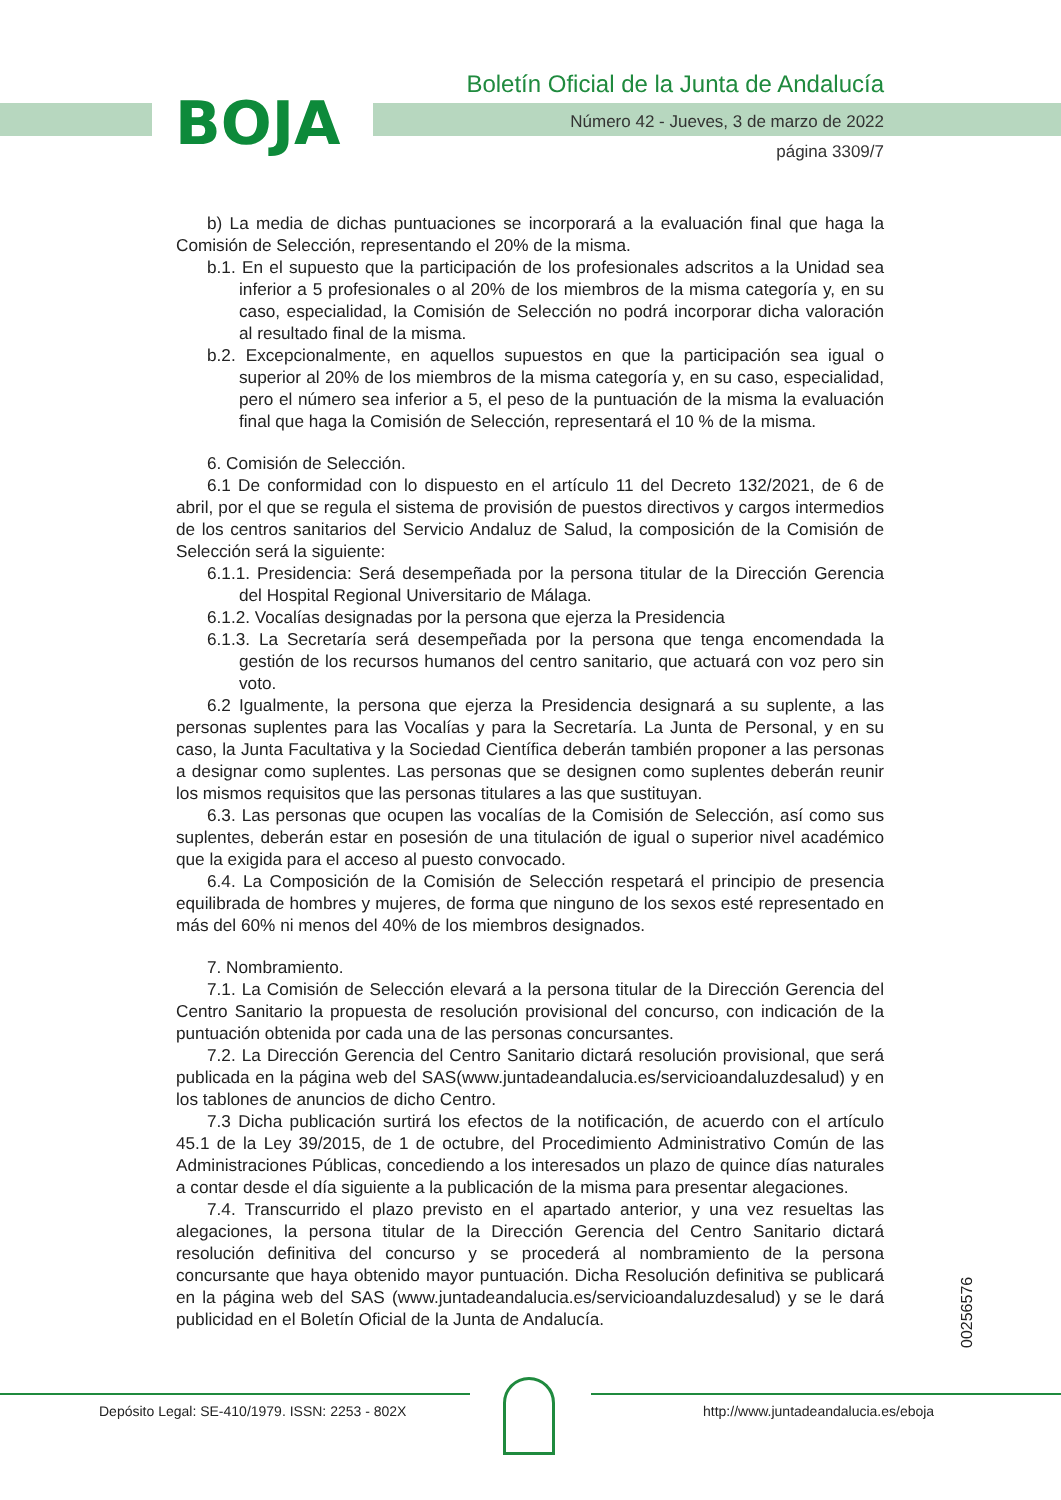BOJA
Boletín Oficial de la Junta de Andalucía
Número 42 - Jueves, 3 de marzo de 2022
página 3309/7
b) La media de dichas puntuaciones se incorporará a la evaluación final que haga la Comisión de Selección, representando el 20% de la misma.
b.1. En el supuesto que la participación de los profesionales adscritos a la Unidad sea inferior a 5 profesionales o al 20% de los miembros de la misma categoría y, en su caso, especialidad, la Comisión de Selección no podrá incorporar dicha valoración al resultado final de la misma.
b.2. Excepcionalmente, en aquellos supuestos en que la participación sea igual o superior al 20% de los miembros de la misma categoría y, en su caso, especialidad, pero el número sea inferior a 5, el peso de la puntuación de la misma la evaluación final que haga la Comisión de Selección, representará el 10 % de la misma.
6. Comisión de Selección.
6.1 De conformidad con lo dispuesto en el artículo 11 del Decreto 132/2021, de 6 de abril, por el que se regula el sistema de provisión de puestos directivos y cargos intermedios de los centros sanitarios del Servicio Andaluz de Salud, la composición de la Comisión de Selección será la siguiente:
6.1.1. Presidencia: Será desempeñada por la persona titular de la Dirección Gerencia del Hospital Regional Universitario de Málaga.
6.1.2. Vocalías designadas por la persona que ejerza la Presidencia
6.1.3. La Secretaría será desempeñada por la persona que tenga encomendada la gestión de los recursos humanos del centro sanitario, que actuará con voz pero sin voto.
6.2 Igualmente, la persona que ejerza la Presidencia designará a su suplente, a las personas suplentes para las Vocalías y para la Secretaría. La Junta de Personal, y en su caso, la Junta Facultativa y la Sociedad Científica deberán también proponer a las personas a designar como suplentes. Las personas que se designen como suplentes deberán reunir los mismos requisitos que las personas titulares a las que sustituyan.
6.3. Las personas que ocupen las vocalías de la Comisión de Selección, así como sus suplentes, deberán estar en posesión de una titulación de igual o superior nivel académico que la exigida para el acceso al puesto convocado.
6.4. La Composición de la Comisión de Selección respetará el principio de presencia equilibrada de hombres y mujeres, de forma que ninguno de los sexos esté representado en más del 60% ni menos del 40% de los miembros designados.
7. Nombramiento.
7.1. La Comisión de Selección elevará a la persona titular de la Dirección Gerencia del Centro Sanitario la propuesta de resolución provisional del concurso, con indicación de la puntuación obtenida por cada una de las personas concursantes.
7.2. La Dirección Gerencia del Centro Sanitario dictará resolución provisional, que será publicada en la página web del SAS(www.juntadeandalucia.es/servicioandaluzdesalud) y en los tablones de anuncios de dicho Centro.
7.3 Dicha publicación surtirá los efectos de la notificación, de acuerdo con el artículo 45.1 de la Ley 39/2015, de 1 de octubre, del Procedimiento Administrativo Común de las Administraciones Públicas, concediendo a los interesados un plazo de quince días naturales a contar desde el día siguiente a la publicación de la misma para presentar alegaciones.
7.4. Transcurrido el plazo previsto en el apartado anterior, y una vez resueltas las alegaciones, la persona titular de la Dirección Gerencia del Centro Sanitario dictará resolución definitiva del concurso y se procederá al nombramiento de la persona concursante que haya obtenido mayor puntuación. Dicha Resolución definitiva se publicará en la página web del SAS (www.juntadeandalucia.es/servicioandaluzdesalud) y se le dará publicidad en el Boletín Oficial de la Junta de Andalucía.
00256576
Depósito Legal: SE-410/1979. ISSN: 2253 - 802X
http://www.juntadeandalucia.es/eboja